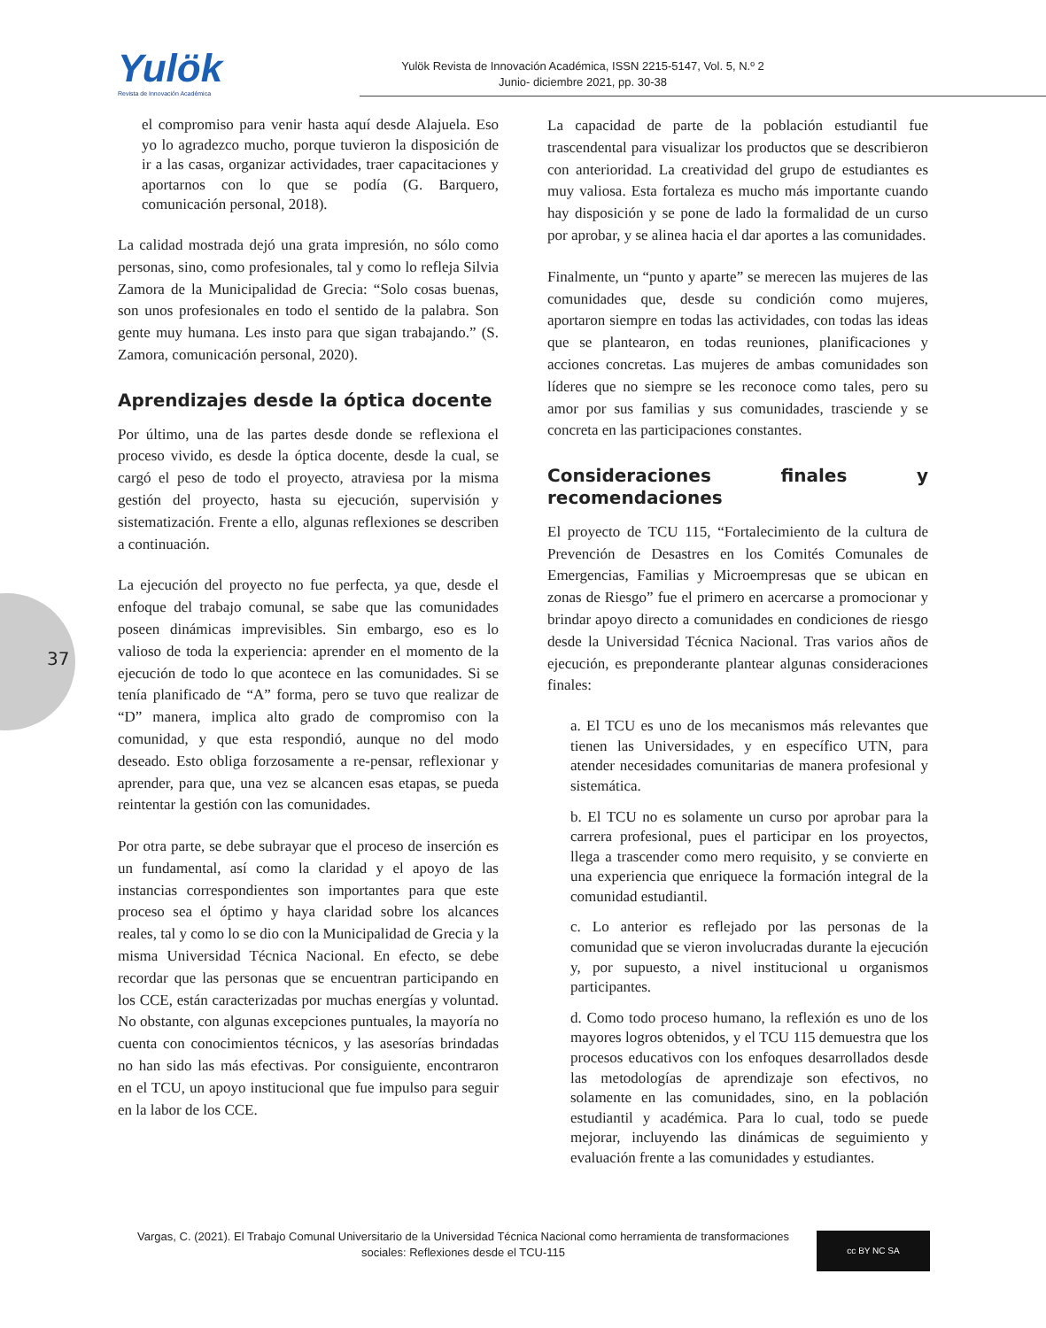Yulök
Revista de Innovación Académica
Yulök Revista de Innovación Académica, ISSN 2215-5147, Vol. 5, N.º 2
Junio- diciembre 2021, pp. 30-38
37
el compromiso para venir hasta aquí desde Alajuela. Eso yo lo agradezco mucho, porque tuvieron la disposición de ir a las casas, organizar actividades, traer capacitaciones y aportarnos con lo que se podía (G. Barquero, comunicación personal, 2018).
La calidad mostrada dejó una grata impresión, no sólo como personas, sino, como profesionales, tal y como lo refleja Silvia Zamora de la Municipalidad de Grecia: “Solo cosas buenas, son unos profesionales en todo el sentido de la palabra. Son gente muy humana. Les insto para que sigan trabajando.” (S. Zamora, comunicación personal, 2020).
Aprendizajes desde la óptica docente
Por último, una de las partes desde donde se reflexiona el proceso vivido, es desde la óptica docente, desde la cual, se cargó el peso de todo el proyecto, atraviesa por la misma gestión del proyecto, hasta su ejecución, supervisión y sistematización. Frente a ello, algunas reflexiones se describen a continuación.
La ejecución del proyecto no fue perfecta, ya que, desde el enfoque del trabajo comunal, se sabe que las comunidades poseen dinámicas imprevisibles. Sin embargo, eso es lo valioso de toda la experiencia: aprender en el momento de la ejecución de todo lo que acontece en las comunidades. Si se tenía planificado de “A” forma, pero se tuvo que realizar de “D” manera, implica alto grado de compromiso con la comunidad, y que esta respondió, aunque no del modo deseado. Esto obliga forzosamente a re-pensar, reflexionar y aprender, para que, una vez se alcancen esas etapas, se pueda reintentar la gestión con las comunidades.
Por otra parte, se debe subrayar que el proceso de inserción es un fundamental, así como la claridad y el apoyo de las instancias correspondientes son importantes para que este proceso sea el óptimo y haya claridad sobre los alcances reales, tal y como lo se dio con la Municipalidad de Grecia y la misma Universidad Técnica Nacional. En efecto, se debe recordar que las personas que se encuentran participando en los CCE, están caracterizadas por muchas energías y voluntad. No obstante, con algunas excepciones puntuales, la mayoría no cuenta con conocimientos técnicos, y las asesorías brindadas no han sido las más efectivas. Por consiguiente, encontraron en el TCU, un apoyo institucional que fue impulso para seguir en la labor de los CCE.
La capacidad de parte de la población estudiantil fue trascendental para visualizar los productos que se describieron con anterioridad. La creatividad del grupo de estudiantes es muy valiosa. Esta fortaleza es mucho más importante cuando hay disposición y se pone de lado la formalidad de un curso por aprobar, y se alinea hacia el dar aportes a las comunidades.
Finalmente, un “punto y aparte” se merecen las mujeres de las comunidades que, desde su condición como mujeres, aportaron siempre en todas las actividades, con todas las ideas que se plantearon, en todas reuniones, planificaciones y acciones concretas. Las mujeres de ambas comunidades son líderes que no siempre se les reconoce como tales, pero su amor por sus familias y sus comunidades, trasciende y se concreta en las participaciones constantes.
Consideraciones finales y recomendaciones
El proyecto de TCU 115, “Fortalecimiento de la cultura de Prevención de Desastres en los Comités Comunales de Emergencias, Familias y Microempresas que se ubican en zonas de Riesgo” fue el primero en acercarse a promocionar y brindar apoyo directo a comunidades en condiciones de riesgo desde la Universidad Técnica Nacional. Tras varios años de ejecución, es preponderante plantear algunas consideraciones finales:
a. El TCU es uno de los mecanismos más relevantes que tienen las Universidades, y en específico UTN, para atender necesidades comunitarias de manera profesional y sistemática.
b. El TCU no es solamente un curso por aprobar para la carrera profesional, pues el participar en los proyectos, llega a trascender como mero requisito, y se convierte en una experiencia que enriquece la formación integral de la comunidad estudiantil.
c. Lo anterior es reflejado por las personas de la comunidad que se vieron involucradas durante la ejecución y, por supuesto, a nivel institucional u organismos participantes.
d. Como todo proceso humano, la reflexión es uno de los mayores logros obtenidos, y el TCU 115 demuestra que los procesos educativos con los enfoques desarrollados desde las metodologías de aprendizaje son efectivos, no solamente en las comunidades, sino, en la población estudiantil y académica. Para lo cual, todo se puede mejorar, incluyendo las dinámicas de seguimiento y evaluación frente a las comunidades y estudiantes.
Vargas, C. (2021). El Trabajo Comunal Universitario de la Universidad Técnica Nacional como herramienta de transformaciones sociales: Reflexiones desde el TCU-115
cc BY NC SA